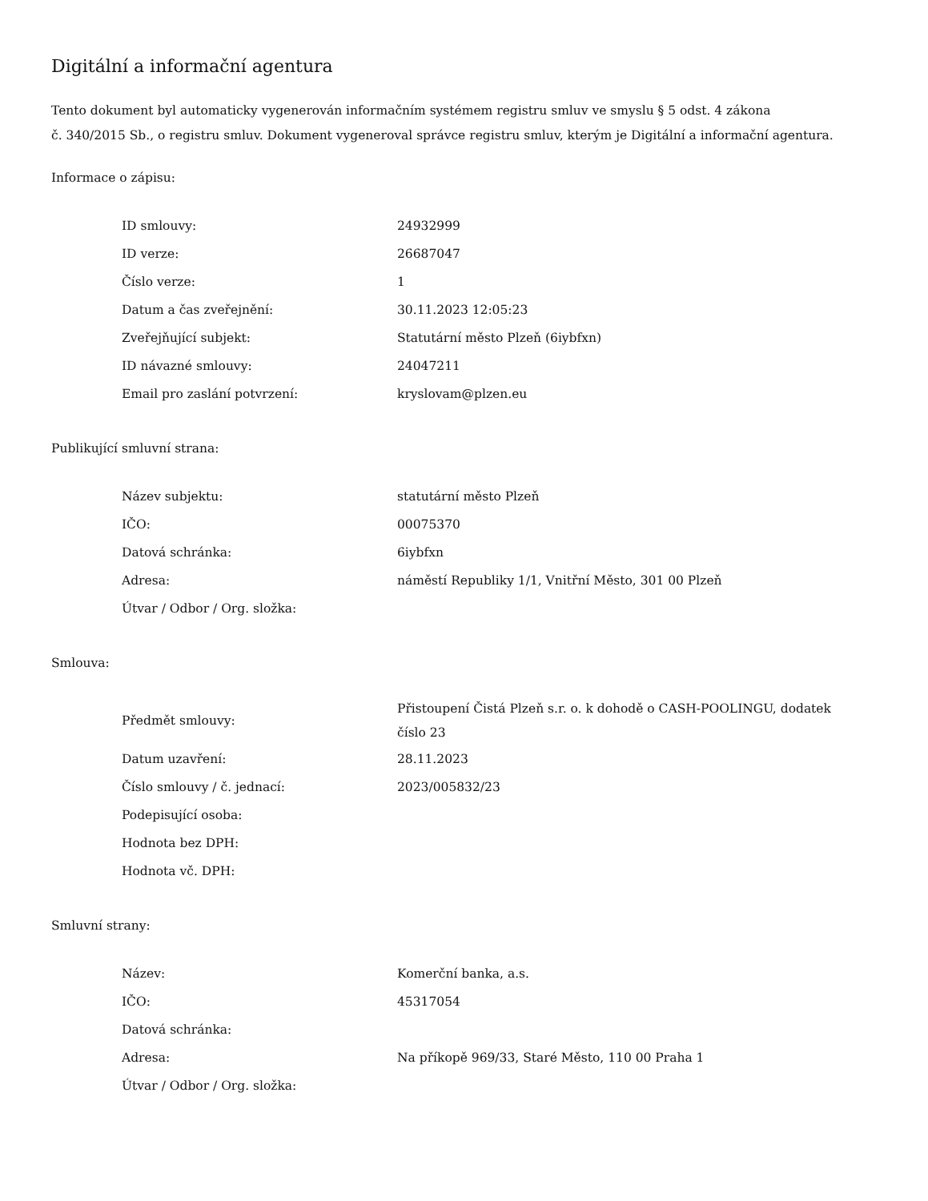Digitální a informační agentura
Tento dokument byl automaticky vygenerován informačním systémem registru smluv ve smyslu § 5 odst. 4 zákona
č. 340/2015 Sb., o registru smluv. Dokument vygeneroval správce registru smluv, kterým je Digitální a informační agentura.
Informace o zápisu:
| ID smlouvy: | 24932999 |
| ID verze: | 26687047 |
| Číslo verze: | 1 |
| Datum a čas zveřejnění: | 30.11.2023 12:05:23 |
| Zveřejňující subjekt: | Statutární město Plzeň (6iybfxn) |
| ID návazné smlouvy: | 24047211 |
| Email pro zaslání potvrzení: | kryslovam@plzen.eu |
Publikující smluvní strana:
| Název subjektu: | statutární město Plzeň |
| IČO: | 00075370 |
| Datová schránka: | 6iybfxn |
| Adresa: | náměstí Republiky 1/1, Vnitřní Město, 301 00 Plzeň |
| Útvar / Odbor / Org. složka: | |
Smlouva:
| Předmět smlouvy: | Přistoupení Čistá Plzeň s.r. o. k dohodě o CASH-POOLINGU, dodatek číslo 23 |
| Datum uzavření: | 28.11.2023 |
| Číslo smlouvy / č. jednací: | 2023/005832/23 |
| Podepisující osoba: | |
| Hodnota bez DPH: | |
| Hodnota vč. DPH: | |
Smluvní strany:
| Název: | Komerční banka, a.s. |
| IČO: | 45317054 |
| Datová schránka: | |
| Adresa: | Na příkopě 969/33, Staré Město, 110 00 Praha 1 |
| Útvar / Odbor / Org. složka: | |